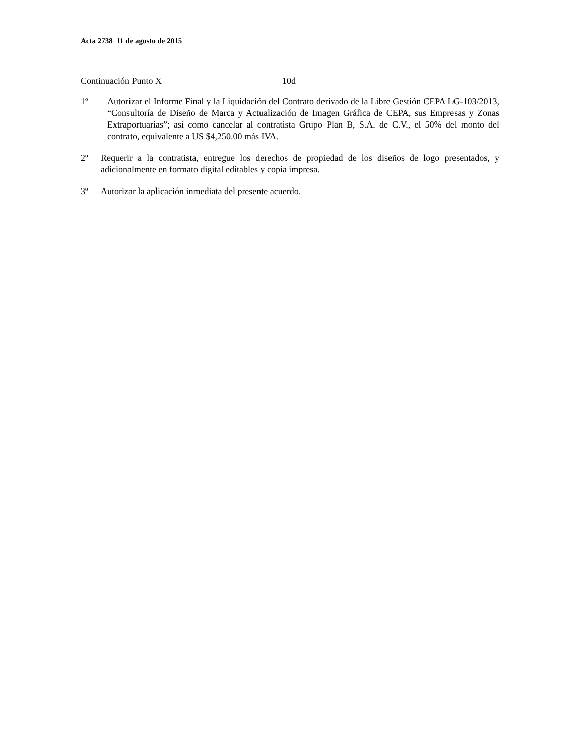Acta 2738 11 de agosto de 2015
Continuación Punto X 10d
1º Autorizar el Informe Final y la Liquidación del Contrato derivado de la Libre Gestión CEPA LG-103/2013, “Consultoría de Diseño de Marca y Actualización de Imagen Gráfica de CEPA, sus Empresas y Zonas Extraportuarias”; así como cancelar al contratista Grupo Plan B, S.A. de C.V., el 50% del monto del contrato, equivalente a US $4,250.00 más IVA.
2º Requerir a la contratista, entregue los derechos de propiedad de los diseños de logo presentados, y adicionalmente en formato digital editables y copia impresa.
3º Autorizar la aplicación inmediata del presente acuerdo.